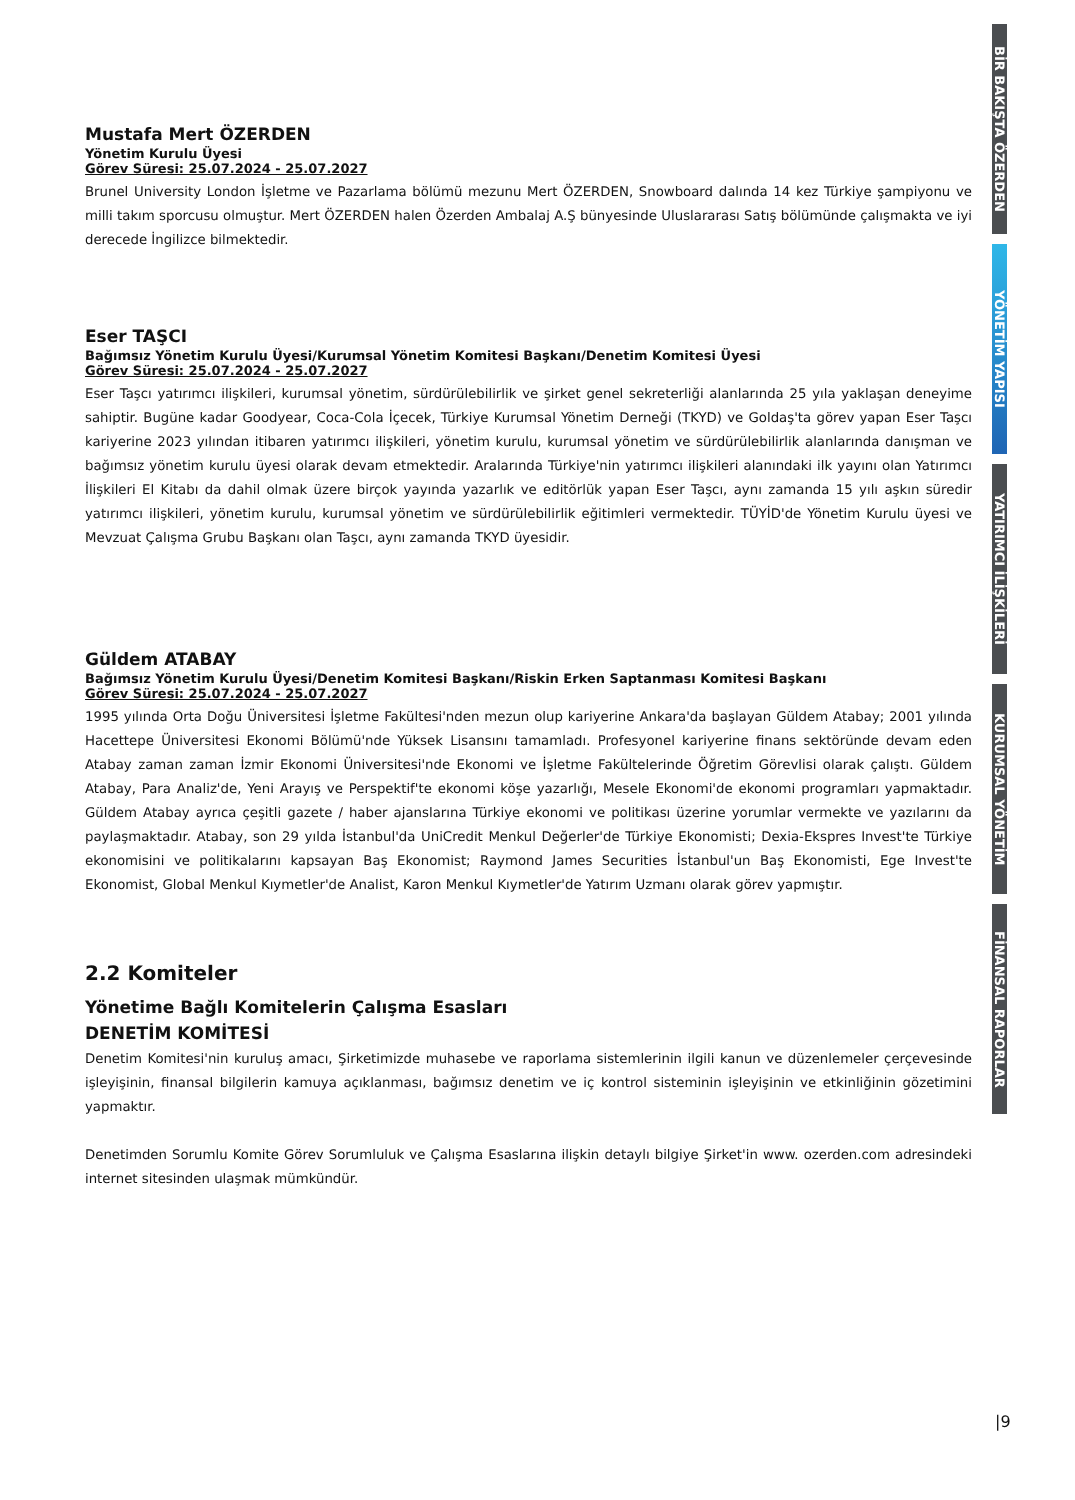Mustafa Mert ÖZERDEN
Yönetim Kurulu Üyesi
Görev Süresi: 25.07.2024 - 25.07.2027
Brunel University London İşletme ve Pazarlama bölümü mezunu Mert ÖZERDEN, Snowboard dalında 14 kez Türkiye şampiyonu ve milli takım sporcusu olmuştur. Mert ÖZERDEN halen Özerden Ambalaj A.Ş bünyesinde Uluslararası Satış bölümünde çalışmakta ve iyi derecede İngilizce bilmektedir.
Eser TAŞCI
Bağımsız Yönetim Kurulu Üyesi/Kurumsal Yönetim Komitesi Başkanı/Denetim Komitesi Üyesi
Görev Süresi: 25.07.2024 - 25.07.2027
Eser Taşcı yatırımcı ilişkileri, kurumsal yönetim, sürdürülebilirlik ve şirket genel sekreterliği alanlarında 25 yıla yaklaşan deneyime sahiptir. Bugüne kadar Goodyear, Coca-Cola İçecek, Türkiye Kurumsal Yönetim Derneği (TKYD) ve Goldaş'ta görev yapan Eser Taşcı kariyerine 2023 yılından itibaren yatırımcı ilişkileri, yönetim kurulu, kurumsal yönetim ve sürdürülebilirlik alanlarında danışman ve bağımsız yönetim kurulu üyesi olarak devam etmektedir. Aralarında Türkiye'nin yatırımcı ilişkileri alanındaki ilk yayını olan Yatırımcı İlişkileri El Kitabı da dahil olmak üzere birçok yayında yazarlık ve editörlük yapan Eser Taşcı, aynı zamanda 15 yılı aşkın süredir yatırımcı ilişkileri, yönetim kurulu, kurumsal yönetim ve sürdürülebilirlik eğitimleri vermektedir. TÜYİD'de Yönetim Kurulu üyesi ve Mevzuat Çalışma Grubu Başkanı olan Taşcı, aynı zamanda TKYD üyesidir.
Güldem ATABAY
Bağımsız Yönetim Kurulu Üyesi/Denetim Komitesi Başkanı/Riskin Erken Saptanması Komitesi Başkanı
Görev Süresi: 25.07.2024 - 25.07.2027
1995 yılında Orta Doğu Üniversitesi İşletme Fakültesi'nden mezun olup kariyerine Ankara'da başlayan Güldem Atabay; 2001 yılında Hacettepe Üniversitesi Ekonomi Bölümü'nde Yüksek Lisansını tamamladı. Profesyonel kariyerine finans sektöründe devam eden Atabay zaman zaman İzmir Ekonomi Üniversitesi'nde Ekonomi ve İşletme Fakültelerinde Öğretim Görevlisi olarak çalıştı. Güldem Atabay, Para Analiz'de, Yeni Arayış ve Perspektif'te ekonomi köşe yazarlığı, Mesele Ekonomi'de ekonomi programları yapmaktadır. Güldem Atabay ayrıca çeşitli gazete / haber ajanslarına Türkiye ekonomi ve politikası üzerine yorumlar vermekte ve yazılarını da paylaşmaktadır. Atabay, son 29 yılda İstanbul'da UniCredit Menkul Değerler'de Türkiye Ekonomisti; Dexia-Ekspres Invest'te Türkiye ekonomisini ve politikalarını kapsayan Baş Ekonomist; Raymond James Securities İstanbul'un Baş Ekonomisti, Ege Invest'te Ekonomist, Global Menkul Kıymetler'de Analist, Karon Menkul Kıymetler'de Yatırım Uzmanı olarak görev yapmıştır.
2.2 Komiteler
Yönetime Bağlı Komitelerin Çalışma Esasları
DENETİM KOMİTESİ
Denetim Komitesi'nin kuruluş amacı, Şirketimizde muhasebe ve raporlama sistemlerinin ilgili kanun ve düzenlemeler çerçevesinde işleyişinin, finansal bilgilerin kamuya açıklanması, bağımsız denetim ve iç kontrol sisteminin işleyişinin ve etkinliğinin gözetimini yapmaktır.
Denetimden Sorumlu Komite Görev Sorumluluk ve Çalışma Esaslarına ilişkin detaylı bilgiye Şirket'in www. ozerden.com adresindeki internet sitesinden ulaşmak mümkündür.
BİR BAKIŞTA ÖZERDEN
YÖNETİM YAPISI
YATIRIMCI İLİŞKİLERİ
KURUMSAL YÖNETİM
FİNANSAL RAPORLAR
|9